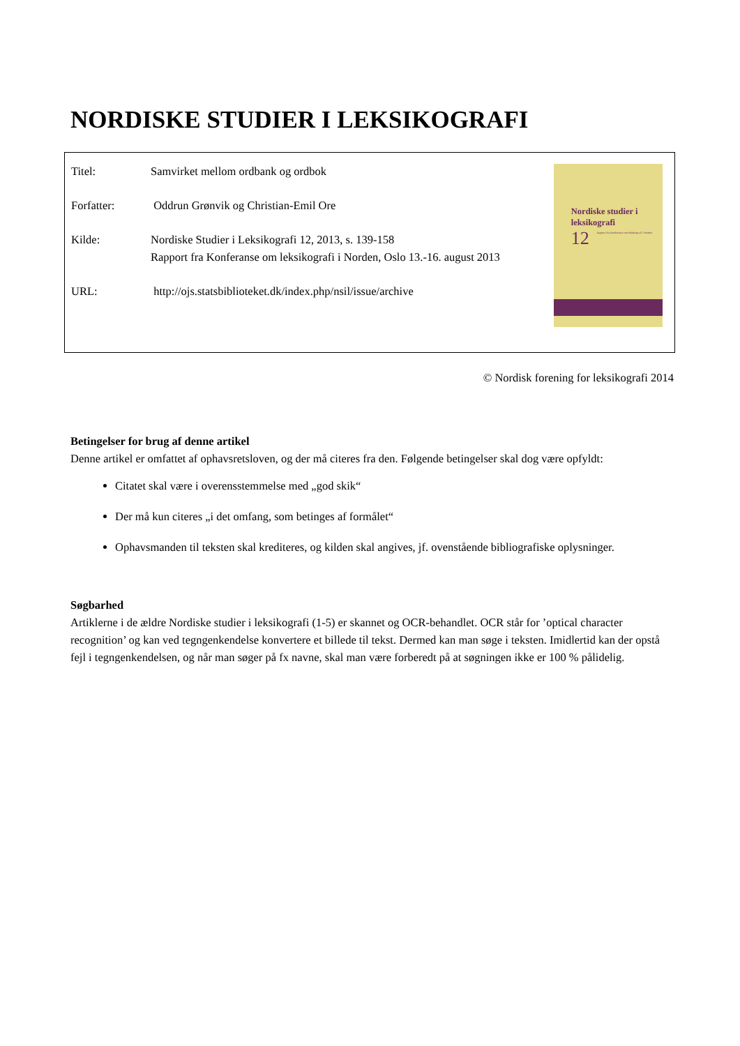NORDISKE STUDIER I LEKSIKOGRAFI
Titel: Samvirket mellom ordbank og ordbok
Forfatter: Oddrun Grønvik og Christian-Emil Ore
Kilde: Nordiske Studier i Leksikografi 12, 2013, s. 139-158
Rapport fra Konferanse om leksikografi i Norden, Oslo 13.-16. august 2013
URL: http://ojs.statsbiblioteket.dk/index.php/nsil/issue/archive
Nordiske studier i leksikografi
12
Rapport fra Konferanse om leksikografi i Norden
© Nordisk forening for leksikografi 2014
Betingelser for brug af denne artikel
Denne artikel er omfattet af ophavsretsloven, og der må citeres fra den. Følgende betingelser skal dog være opfyldt:
Citatet skal være i overensstemmelse med „god skik“
Der må kun citeres „i det omfang, som betinges af formålet“
Ophavsmanden til teksten skal krediteres, og kilden skal angives, jf. ovenstående bibliografiske oplysninger.
Søgbarhed
Artiklerne i de ældre Nordiske studier i leksikografi (1-5) er skannet og OCR-behandlet. OCR står for ’optical character recognition’ og kan ved tegngenkendelse konvertere et billede til tekst. Dermed kan man søge i teksten. Imidlertid kan der opstå fejl i tegngenkendelsen, og når man søger på fx navne, skal man være forberedt på at søgningen ikke er 100 % pålidelig.